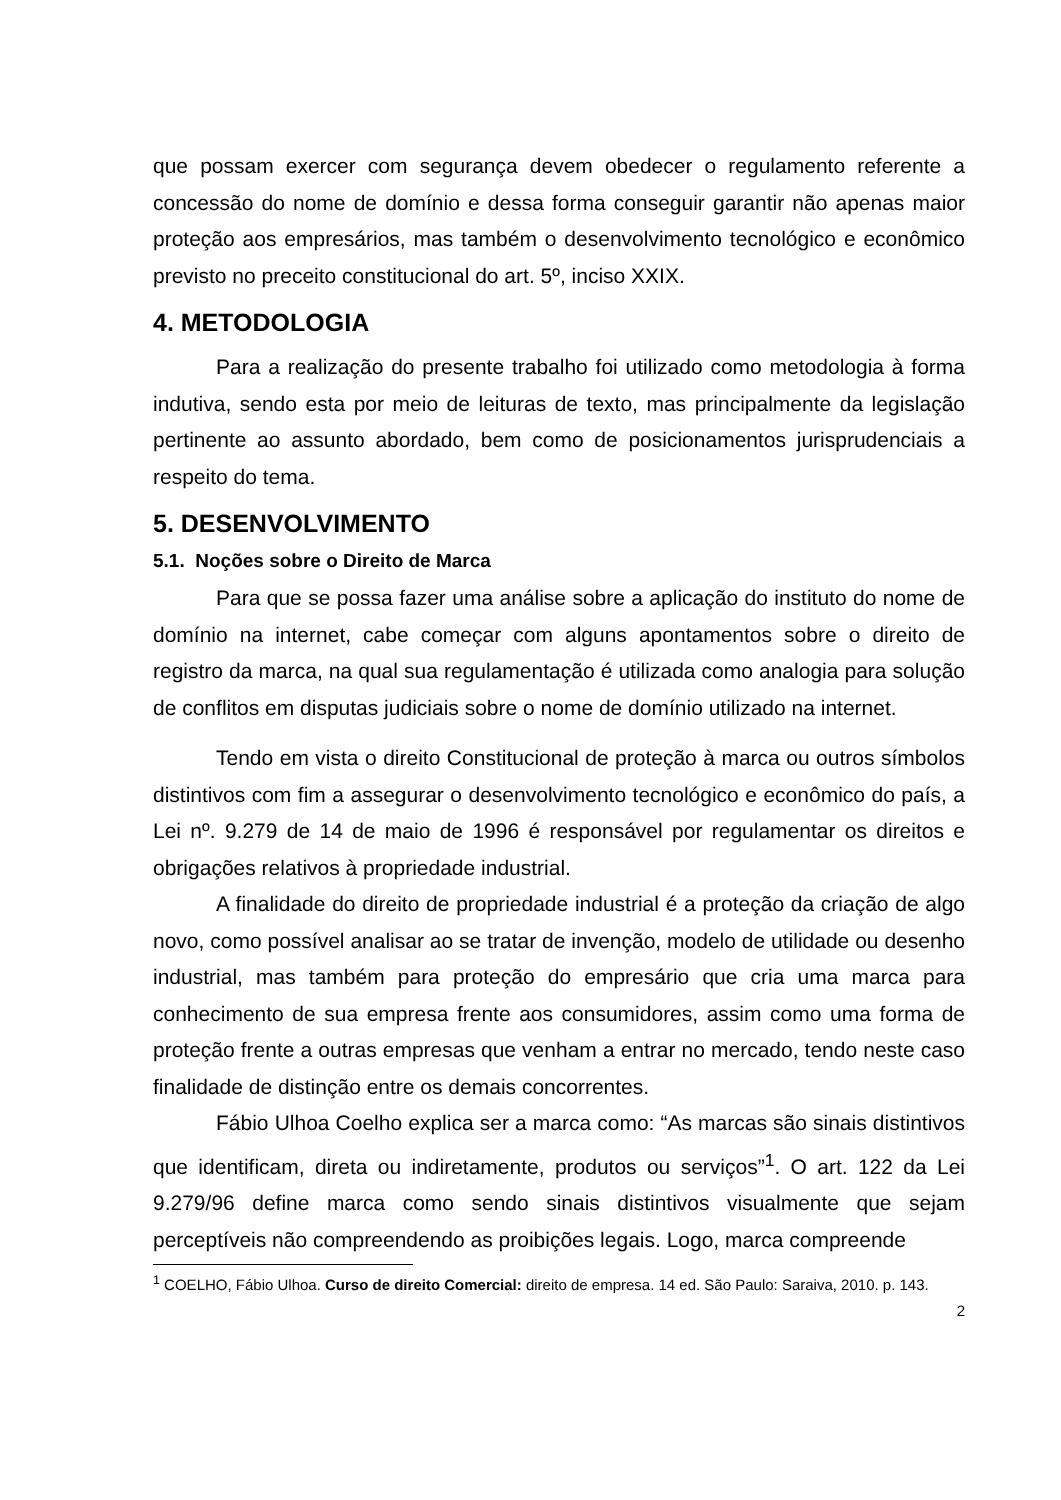que possam exercer com segurança devem obedecer o regulamento referente a concessão do nome de domínio e dessa forma conseguir garantir não apenas maior proteção aos empresários, mas também o desenvolvimento tecnológico e econômico previsto no preceito constitucional do art. 5º, inciso XXIX.
4. METODOLOGIA
Para a realização do presente trabalho foi utilizado como metodologia à forma indutiva, sendo esta por meio de leituras de texto, mas principalmente da legislação pertinente ao assunto abordado, bem como de posicionamentos jurisprudenciais a respeito do tema.
5. DESENVOLVIMENTO
5.1. Noções sobre o Direito de Marca
Para que se possa fazer uma análise sobre a aplicação do instituto do nome de domínio na internet, cabe começar com alguns apontamentos sobre o direito de registro da marca, na qual sua regulamentação é utilizada como analogia para solução de conflitos em disputas judiciais sobre o nome de domínio utilizado na internet.
Tendo em vista o direito Constitucional de proteção à marca ou outros símbolos distintivos com fim a assegurar o desenvolvimento tecnológico e econômico do país, a Lei nº. 9.279 de 14 de maio de 1996 é responsável por regulamentar os direitos e obrigações relativos à propriedade industrial.
A finalidade do direito de propriedade industrial é a proteção da criação de algo novo, como possível analisar ao se tratar de invenção, modelo de utilidade ou desenho industrial, mas também para proteção do empresário que cria uma marca para conhecimento de sua empresa frente aos consumidores, assim como uma forma de proteção frente a outras empresas que venham a entrar no mercado, tendo neste caso finalidade de distinção entre os demais concorrentes.
Fábio Ulhoa Coelho explica ser a marca como: “As marcas são sinais distintivos que identificam, direta ou indiretamente, produtos ou serviços”<sup>1</sup>. O art. 122 da Lei 9.279/96 define marca como sendo sinais distintivos visualmente que sejam perceptíveis não compreendendo as proibições legais. Logo, marca compreende
<sup>1</sup> COELHO, Fábio Ulhoa. Curso de direito Comercial: direito de empresa. 14 ed. São Paulo: Saraiva, 2010. p. 143.
2